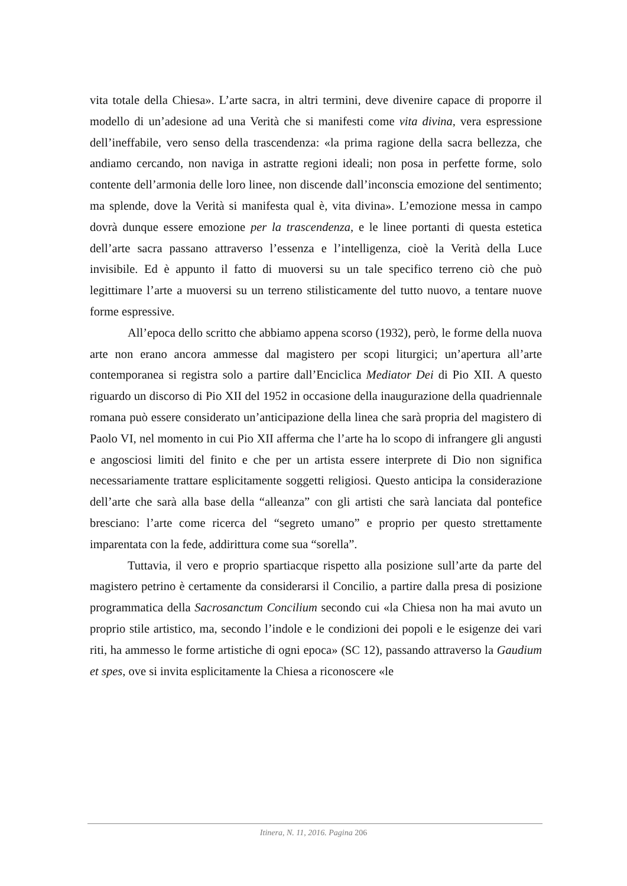vita totale della Chiesa». L’arte sacra, in altri termini, deve divenire capace di proporre il modello di un’adesione ad una Verità che si manifesti come vita divina, vera espressione dell’ineffabile, vero senso della trascendenza: «la prima ragione della sacra bellezza, che andiamo cercando, non naviga in astratte regioni ideali; non posa in perfette forme, solo contente dell’armonia delle loro linee, non discende dall’inconscia emozione del sentimento; ma splende, dove la Verità si manifesta qual è, vita divina». L’emozione messa in campo dovrà dunque essere emozione per la trascendenza, e le linee portanti di questa estetica dell’arte sacra passano attraverso l’essenza e l’intelligenza, cioè la Verità della Luce invisibile. Ed è appunto il fatto di muoversi su un tale specifico terreno ciò che può legittimare l’arte a muoversi su un terreno stilisticamente del tutto nuovo, a tentare nuove forme espressive.
All’epoca dello scritto che abbiamo appena scorso (1932), però, le forme della nuova arte non erano ancora ammesse dal magistero per scopi liturgici; un’apertura all’arte contemporanea si registra solo a partire dall’Enciclica Mediator Dei di Pio XII. A questo riguardo un discorso di Pio XII del 1952 in occasione della inaugurazione della quadriennale romana può essere considerato un’anticipazione della linea che sarà propria del magistero di Paolo VI, nel momento in cui Pio XII afferma che l’arte ha lo scopo di infrangere gli angusti e angosciosi limiti del finito e che per un artista essere interprete di Dio non significa necessariamente trattare esplicitamente soggetti religiosi. Questo anticipa la considerazione dell’arte che sarà alla base della “alleanza” con gli artisti che sarà lanciata dal pontefice bresciano: l’arte come ricerca del “segreto umano” e proprio per questo strettamente imparentata con la fede, addirittura come sua “sorella”.
Tuttavia, il vero e proprio spartiacque rispetto alla posizione sull’arte da parte del magistero petrino è certamente da considerarsi il Concilio, a partire dalla presa di posizione programmatica della Sacrosanctum Concilium secondo cui «la Chiesa non ha mai avuto un proprio stile artistico, ma, secondo l’indole e le condizioni dei popoli e le esigenze dei vari riti, ha ammesso le forme artistiche di ogni epoca» (SC 12), passando attraverso la Gaudium et spes, ove si invita esplicitamente la Chiesa a riconoscere «le
Itinera, N. 11, 2016. Pagina 206